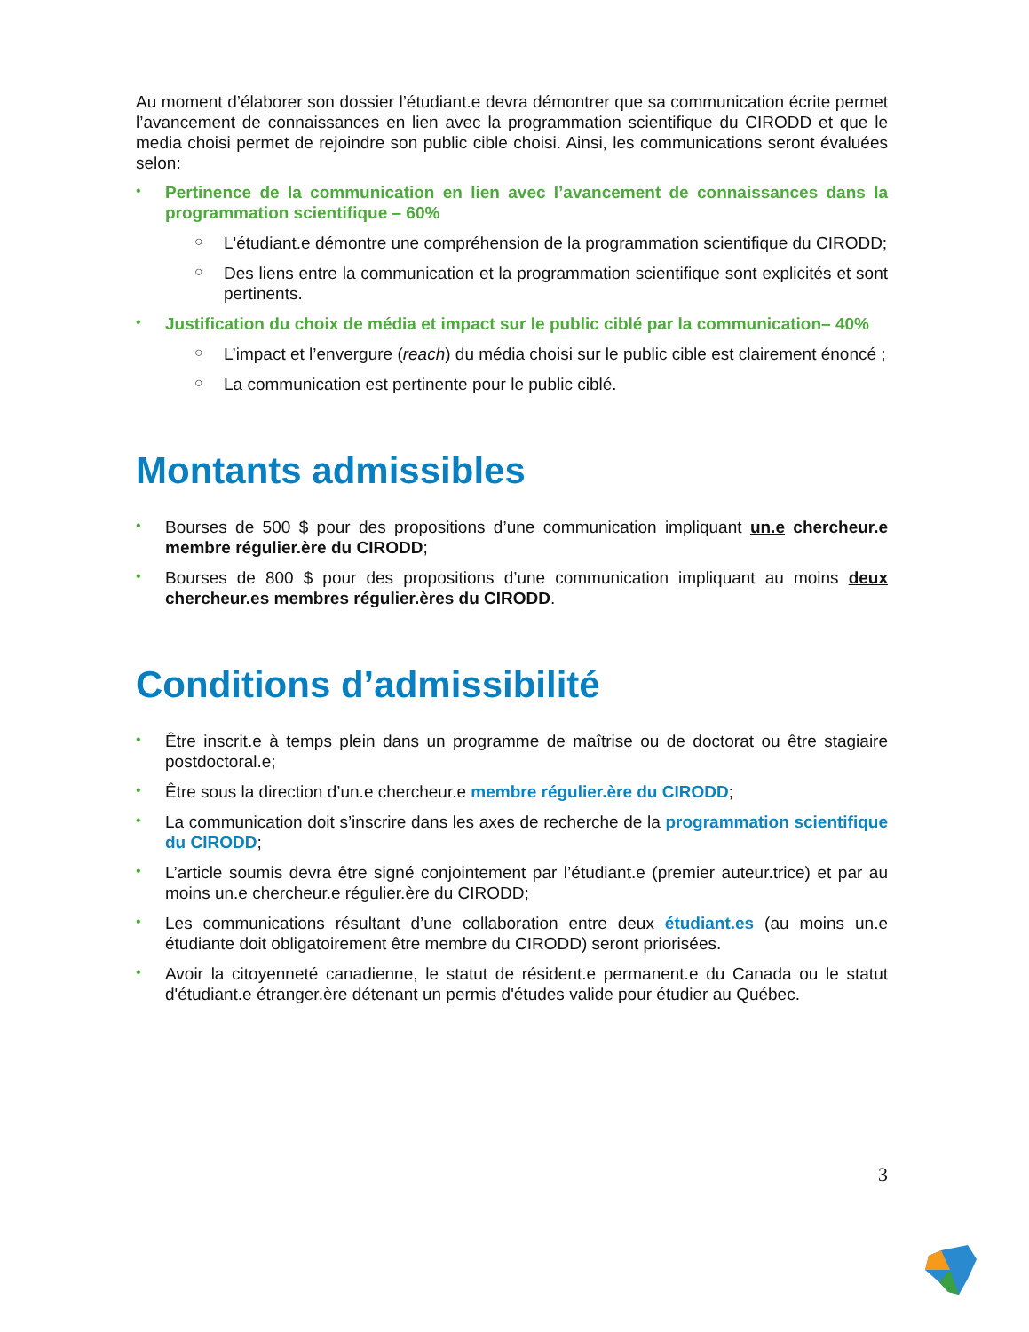Au moment d’élaborer son dossier l’étudiant.e devra démontrer que sa communication écrite permet l’avancement de connaissances en lien avec la programmation scientifique du CIRODD et que le media choisi permet de rejoindre son public cible choisi. Ainsi, les communications seront évaluées selon:
• Pertinence de la communication en lien avec l’avancement de connaissances dans la programmation scientifique – 60%
○ L'étudiant.e démontre une compréhension de la programmation scientifique du CIRODD;
○ Des liens entre la communication et la programmation scientifique sont explicités et sont pertinents.
• Justification du choix de média et impact sur le public ciblé par la communication– 40%
○ L’impact et l’envergure (reach) du média choisi sur le public cible est clairement énoncé ;
○ La communication est pertinente pour le public ciblé.
Montants admissibles
• Bourses de 500 $ pour des propositions d’une communication impliquant un.e chercheur.e membre régulier.ère du CIRODD;
• Bourses de 800 $ pour des propositions d’une communication impliquant au moins deux chercheur.es membres régulier.ères du CIRODD.
Conditions d’admissibilité
• Être inscrit.e à temps plein dans un programme de maîtrise ou de doctorat ou être stagiaire postdoctoral.e;
• Être sous la direction d’un.e chercheur.e membre régulier.ère du CIRODD;
• La communication doit s’inscrire dans les axes de recherche de la programmation scientifique du CIRODD;
• L’article soumis devra être signé conjointement par l’étudiant.e (premier auteur.trice) et par au moins un.e chercheur.e régulier.ère du CIRODD;
• Les communications résultant d’une collaboration entre deux étudiant.es (au moins un.e étudiante doit obligatoirement être membre du CIRODD) seront priorisées.
• Avoir la citoyenneté canadienne, le statut de résident.e permanent.e du Canada ou le statut d'étudiant.e étranger.ère détenant un permis d'études valide pour étudier au Québec.
3